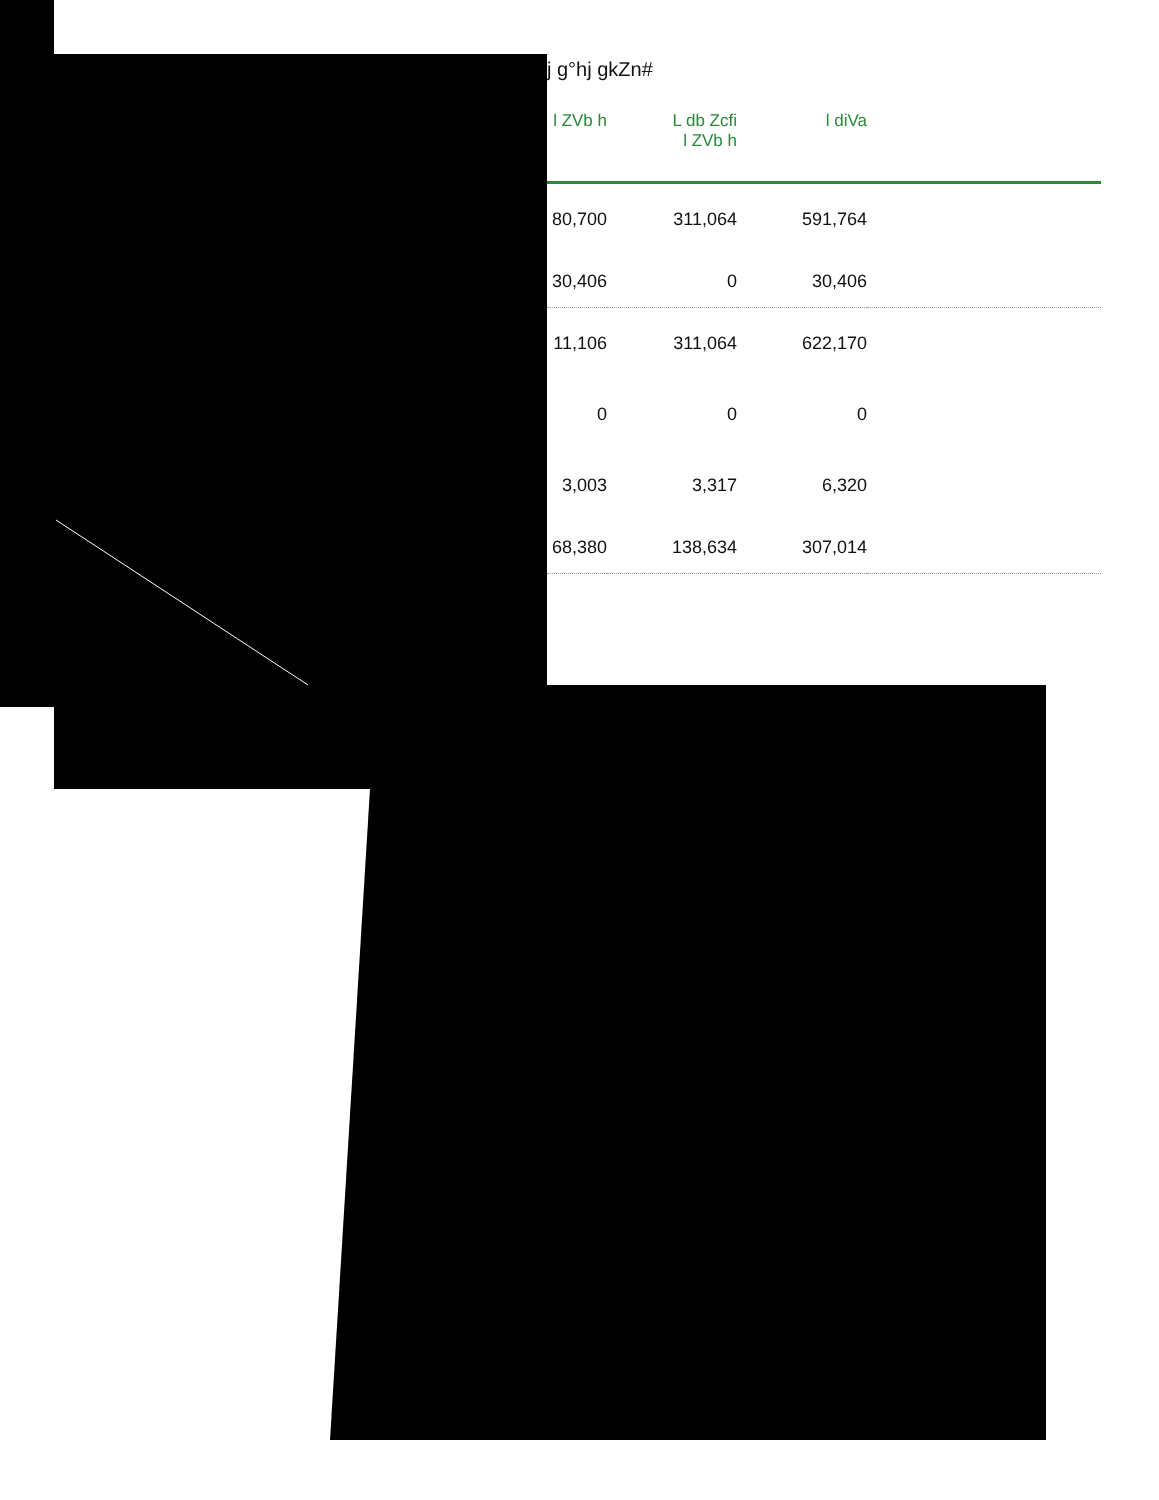j g°hj gkZn#
| l ZVb h | L db Zcfi l ZVb h | l diVa | |
| --- | --- | --- | --- |
| 80,700 | 311,064 | 591,764 | |
| 30,406 | 0 | 30,406 | |
| 11,106 | 311,064 | 622,170 | |
| 0 | 0 | 0 | |
| 3,003 | 3,317 | 6,320 | |
| 68,380 | 138,634 | 307,014 | |